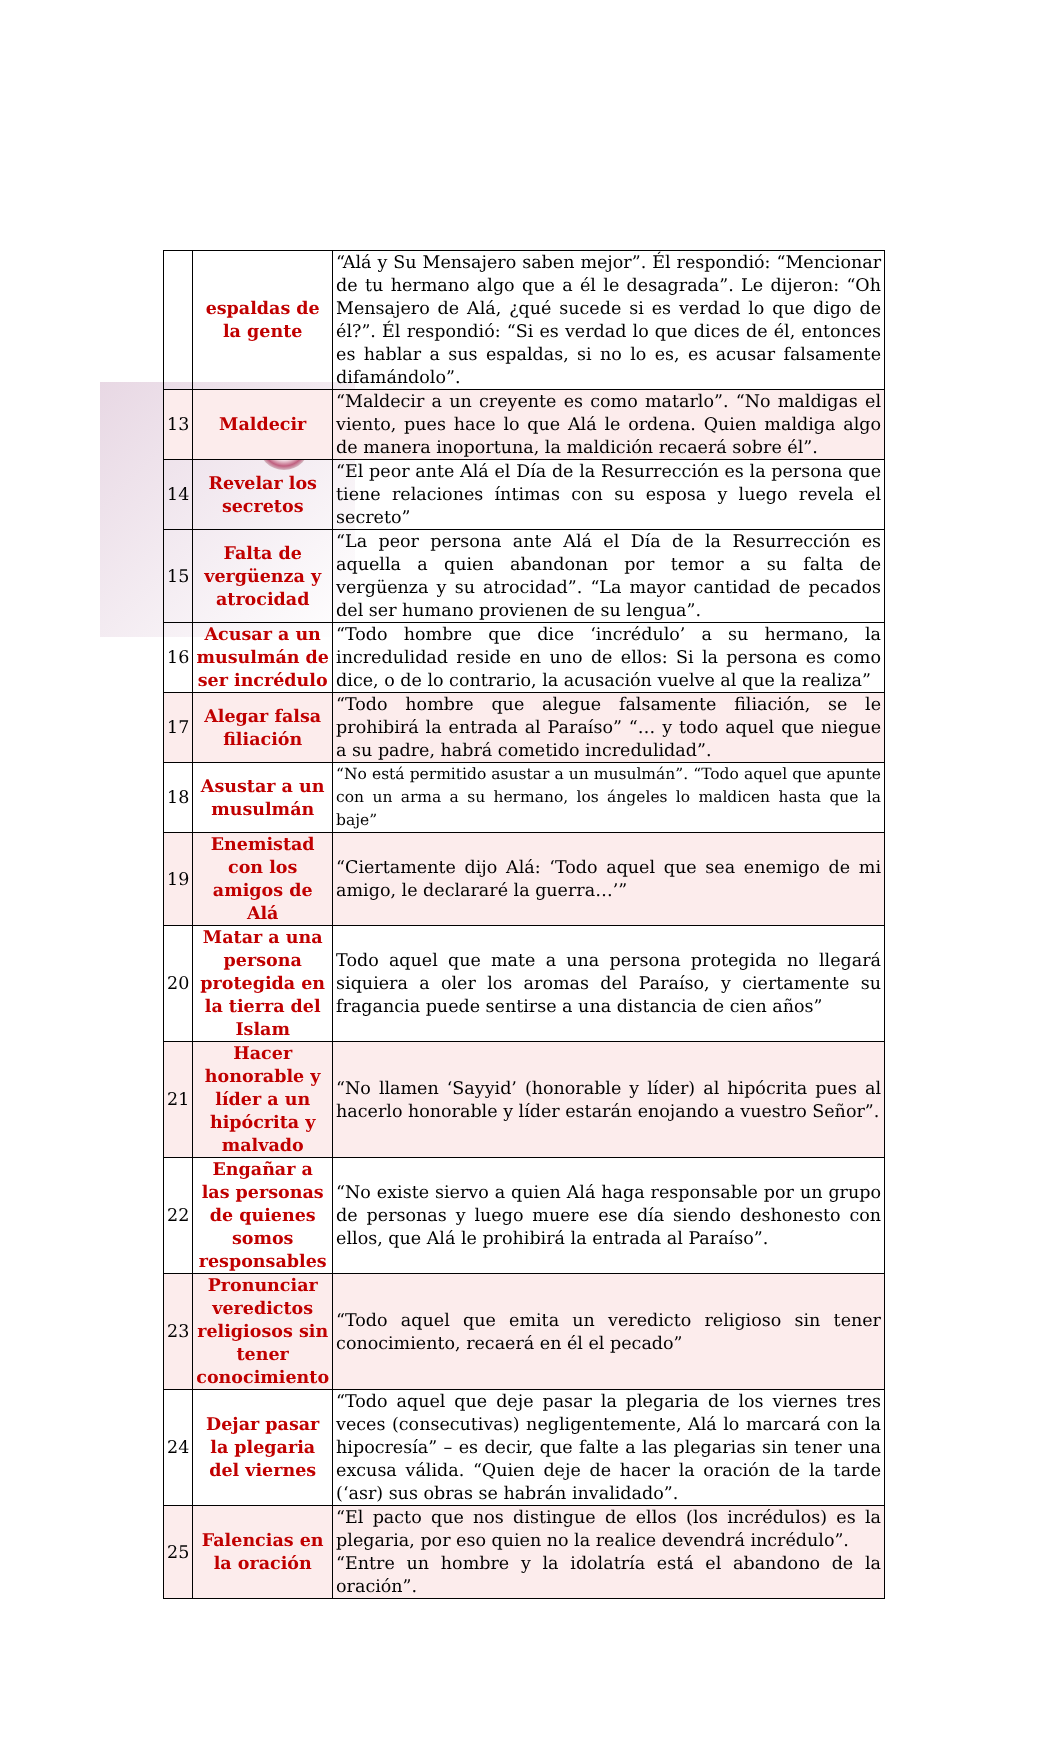| | espaldas de la gente | “Alá y Su Mensajero saben mejor”. Él respondió: “Mencionar de tu hermano algo que a él le desagrada”. Le dijeron: “Oh Mensajero de Alá, ¿qué sucede si es verdad lo que digo de él?”. Él respondió: “Si es verdad lo que dices de él, entonces es hablar a sus espaldas, si no lo es, es acusar falsamente difamándolo”. |
| 13 | Maldecir | “Maldecir a un creyente es como matarlo”. “No maldigas el viento, pues hace lo que Alá le ordena. Quien maldiga algo de manera inoportuna, la maldición recaerá sobre él”. |
| 14 | Revelar los secretos | “El peor ante Alá el Día de la Resurrección es la persona que tiene relaciones íntimas con su esposa y luego revela el secreto” |
| 15 | Falta de vergüenza y atrocidad | “La peor persona ante Alá el Día de la Resurrección es aquella a quien abandonan por temor a su falta de vergüenza y su atrocidad”. “La mayor cantidad de pecados del ser humano provienen de su lengua”. |
| 16 | Acusar a un musulmán de ser incrédulo | “Todo hombre que dice ‘incrédulo’ a su hermano, la incredulidad reside en uno de ellos: Si la persona es como dice, o de lo contrario, la acusación vuelve al que la realiza” |
| 17 | Alegar falsa filiación | “Todo hombre que alegue falsamente filiación, se le prohibirá la entrada al Paraíso” “… y todo aquel que niegue a su padre, habrá cometido incredulidad”. |
| 18 | Asustar a un musulmán | “No está permitido asustar a un musulmán”. “Todo aquel que apunte con un arma a su hermano, los ángeles lo maldicen hasta que la baje” |
| 19 | Enemistad con los amigos de Alá | “Ciertamente dijo Alá: ‘Todo aquel que sea enemigo de mi amigo, le declararé la guerra…’” |
| 20 | Matar a una persona protegida en la tierra del Islam | Todo aquel que mate a una persona protegida no llegará siquiera a oler los aromas del Paraíso, y ciertamente su fragancia puede sentirse a una distancia de cien años” |
| 21 | Hacer honorable y líder a un hipócrita y malvado | “No llamen ‘Sayyid’ (honorable y líder) al hipócrita pues al hacerlo honorable y líder estarán enojando a vuestro Señor”. |
| 22 | Engañar a las personas de quienes somos responsables | “No existe siervo a quien Alá haga responsable por un grupo de personas y luego muere ese día siendo deshonesto con ellos, que Alá le prohibirá la entrada al Paraíso”. |
| 23 | Pronunciar veredictos religiosos sin tener conocimiento | “Todo aquel que emita un veredicto religioso sin tener conocimiento, recaerá en él el pecado” |
| 24 | Dejar pasar la plegaria del viernes | “Todo aquel que deje pasar la plegaria de los viernes tres veces (consecutivas) negligentemente, Alá lo marcará con la hipocresía” – es decir, que falte a las plegarias sin tener una excusa válida. “Quien deje de hacer la oración de la tarde (‘asr) sus obras se habrán invalidado”. |
| 25 | Falencias en la oración | “El pacto que nos distingue de ellos (los incrédulos) es la plegaria, por eso quien no la realice devendrá incrédulo”. “Entre un hombre y la idolatría está el abandono de la oración”. |